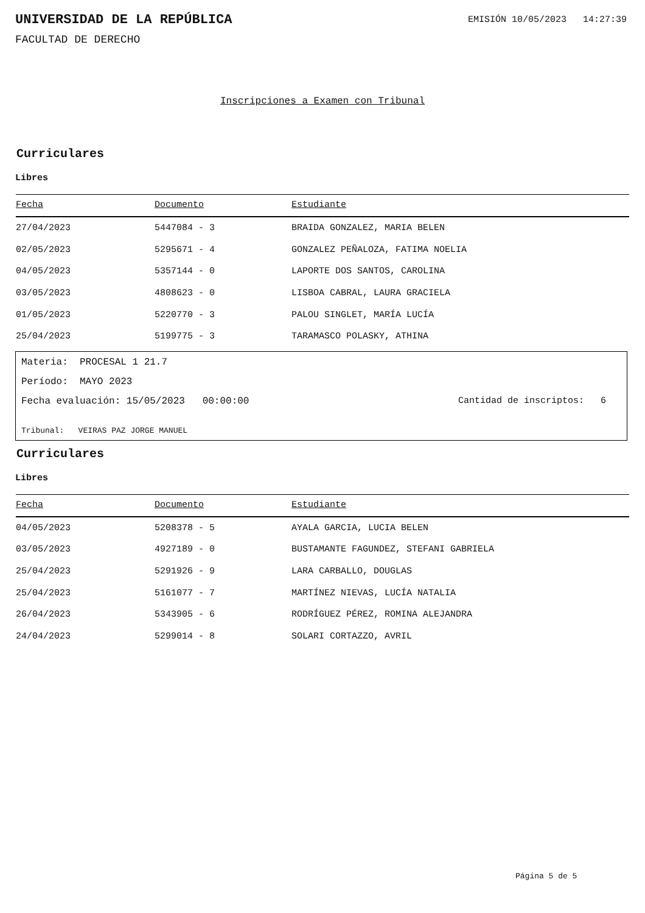UNIVERSIDAD DE LA REPÚBLICA
EMISIÓN 10/05/2023 14:27:39
FACULTAD DE DERECHO
Inscripciones a Examen con Tribunal
Curriculares
Libres
| Fecha | Documento | Estudiante |
| --- | --- | --- |
| 27/04/2023 | 5447084 - 3 | BRAIDA GONZALEZ, MARIA BELEN |
| 02/05/2023 | 5295671 - 4 | GONZALEZ PEÑALOZA, FATIMA NOELIA |
| 04/05/2023 | 5357144 - 0 | LAPORTE DOS SANTOS, CAROLINA |
| 03/05/2023 | 4808623 - 0 | LISBOA CABRAL, LAURA GRACIELA |
| 01/05/2023 | 5220770 - 3 | PALOU SINGLET, MARÍA LUCÍA |
| 25/04/2023 | 5199775 - 3 | TARAMASCO POLASKY, ATHINA |
Materia: PROCESAL 1 21.7
Período: MAYO 2023
Fecha evaluación: 15/05/2023 00:00:00 Cantidad de inscriptos: 6
Tribunal: VEIRAS PAZ JORGE MANUEL
Curriculares
Libres
| Fecha | Documento | Estudiante |
| --- | --- | --- |
| 04/05/2023 | 5208378 - 5 | AYALA GARCIA, LUCIA BELEN |
| 03/05/2023 | 4927189 - 0 | BUSTAMANTE FAGUNDEZ, STEFANI GABRIELA |
| 25/04/2023 | 5291926 - 9 | LARA CARBALLO, DOUGLAS |
| 25/04/2023 | 5161077 - 7 | MARTÍNEZ NIEVAS, LUCÍA NATALIA |
| 26/04/2023 | 5343905 - 6 | RODRÍGUEZ PÉREZ, ROMINA ALEJANDRA |
| 24/04/2023 | 5299014 - 8 | SOLARI CORTAZZO, AVRIL |
Página 5 de 5